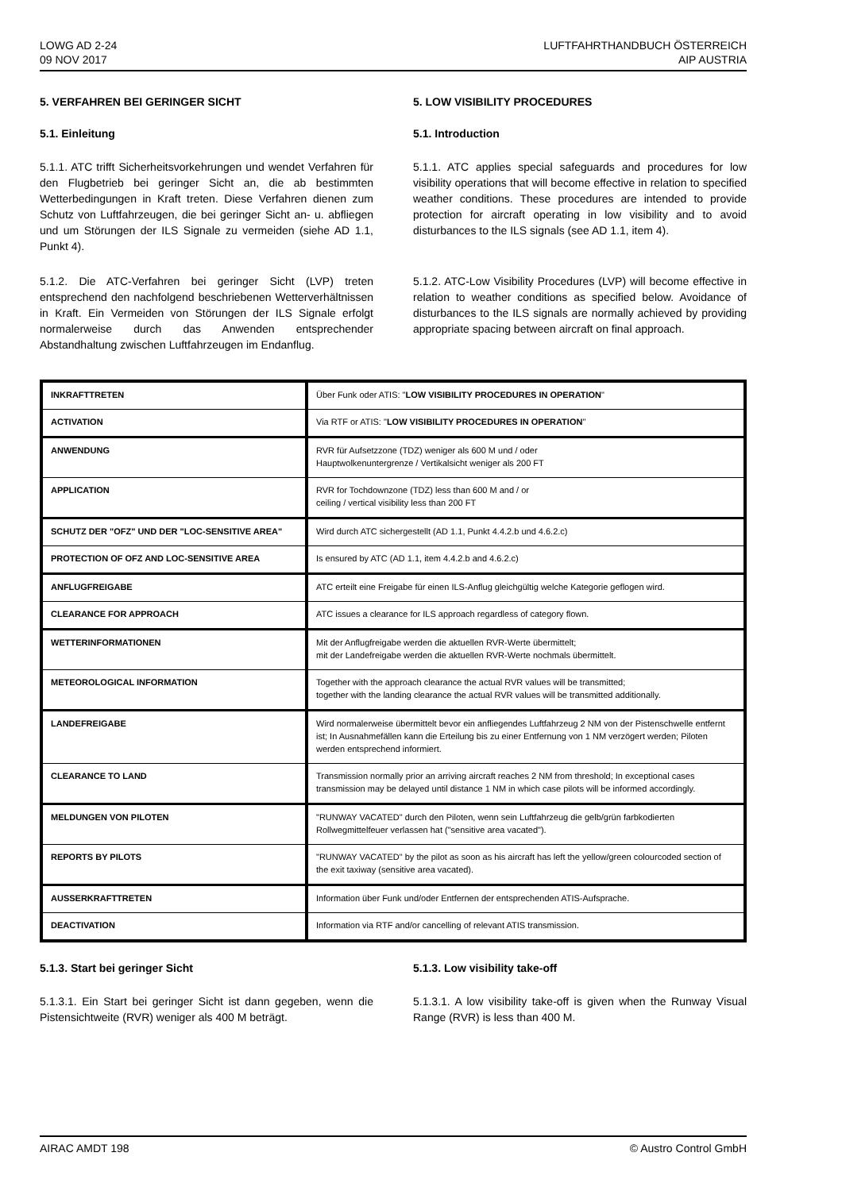LOWG AD 2-24
09 NOV 2017
LUFTFAHRTHANDBUCH ÖSTERREICH
AIP AUSTRIA
5. VERFAHREN BEI GERINGER SICHT
5.1. Einleitung
5.1.1. ATC trifft Sicherheitsvorkehrungen und wendet Verfahren für den Flugbetrieb bei geringer Sicht an, die ab bestimmten Wetterbedingungen in Kraft treten. Diese Verfahren dienen zum Schutz von Luftfahrzeugen, die bei geringer Sicht an- u. abfliegen und um Störungen der ILS Signale zu vermeiden (siehe AD 1.1, Punkt 4).
5.1.2. Die ATC-Verfahren bei geringer Sicht (LVP) treten entsprechend den nachfolgend beschriebenen Wetterverhältnissen in Kraft. Ein Vermeiden von Störungen der ILS Signale erfolgt normalerweise durch das Anwenden entsprechender Abstandhaltung zwischen Luftfahrzeugen im Endanflug.
5. LOW VISIBILITY PROCEDURES
5.1. Introduction
5.1.1. ATC applies special safeguards and procedures for low visibility operations that will become effective in relation to specified weather conditions. These procedures are intended to provide protection for aircraft operating in low visibility and to avoid disturbances to the ILS signals (see AD 1.1, item 4).
5.1.2. ATC-Low Visibility Procedures (LVP) will become effective in relation to weather conditions as specified below. Avoidance of disturbances to the ILS signals are normally achieved by providing appropriate spacing between aircraft on final approach.
| INKRAFTTRETEN | Über Funk oder ATIS: " LOW VISIBILITY PROCEDURES IN OPERATION " |
| ACTIVATION | Via RTF or ATIS: " LOW VISIBILITY PROCEDURES IN OPERATION " |
| ANWENDUNG | RVR für Aufsetzzone (TDZ) weniger als 600 M und / oder Hauptwolkenuntergrenze / Vertikalsicht weniger als 200 FT |
| APPLICATION | RVR for Tochdownzone (TDZ) less than 600 M and / or ceiling / vertical visibility less than 200 FT |
| SCHUTZ DER "OFZ" UND DER "LOC-SENSITIVE AREA" | Wird durch ATC sichergestellt (AD 1.1, Punkt 4.4.2.b und 4.6.2.c) |
| PROTECTION OF OFZ AND LOC-SENSITIVE AREA | Is ensured by ATC (AD 1.1, item 4.4.2.b and 4.6.2.c) |
| ANFLUGFREIGABE | ATC erteilt eine Freigabe für einen ILS-Anflug gleichgültig welche Kategorie geflogen wird. |
| CLEARANCE FOR APPROACH | ATC issues a clearance for ILS approach regardless of category flown. |
| WETTERINFORMATIONEN | Mit der Anflugfreigabe werden die aktuellen RVR-Werte übermittelt; mit der Landefreigabe werden die aktuellen RVR-Werte nochmals übermittelt. |
| METEOROLOGICAL INFORMATION | Together with the approach clearance the actual RVR values will be transmitted; together with the landing clearance the actual RVR values will be transmitted additionally. |
| LANDEFREIGABE | Wird normalerweise übermittelt bevor ein anfliegendes Luftfahrzeug 2 NM von der Pistenschwelle entfernt ist; In Ausnahmefällen kann die Erteilung bis zu einer Entfernung von 1 NM verzögert werden; Piloten werden entsprechend informiert. |
| CLEARANCE TO LAND | Transmission normally prior an arriving aircraft reaches 2 NM from threshold; In exceptional cases transmission may be delayed until distance 1 NM in which case pilots will be informed accordingly. |
| MELDUNGEN VON PILOTEN | "RUNWAY VACATED" durch den Piloten, wenn sein Luftfahrzeug die gelb/grün farbkodierten Rollwegmittelfeuer verlassen hat ("sensitive area vacated"). |
| REPORTS BY PILOTS | "RUNWAY VACATED" by the pilot as soon as his aircraft has left the yellow/green colourcoded section of the exit taxiway (sensitive area vacated). |
| AUSSERKRAFTTRETEN | Information über Funk und/oder Entfernen der entsprechenden ATIS-Aufsprache. |
| DEACTIVATION | Information via RTF and/or cancelling of relevant ATIS transmission. |
5.1.3. Start bei geringer Sicht
5.1.3.1. Ein Start bei geringer Sicht ist dann gegeben, wenn die Pistensichtweite (RVR) weniger als 400 M beträgt.
5.1.3. Low visibility take-off
5.1.3.1. A low visibility take-off is given when the Runway Visual Range (RVR) is less than 400 M.
AIRAC AMDT 198 © Austro Control GmbH